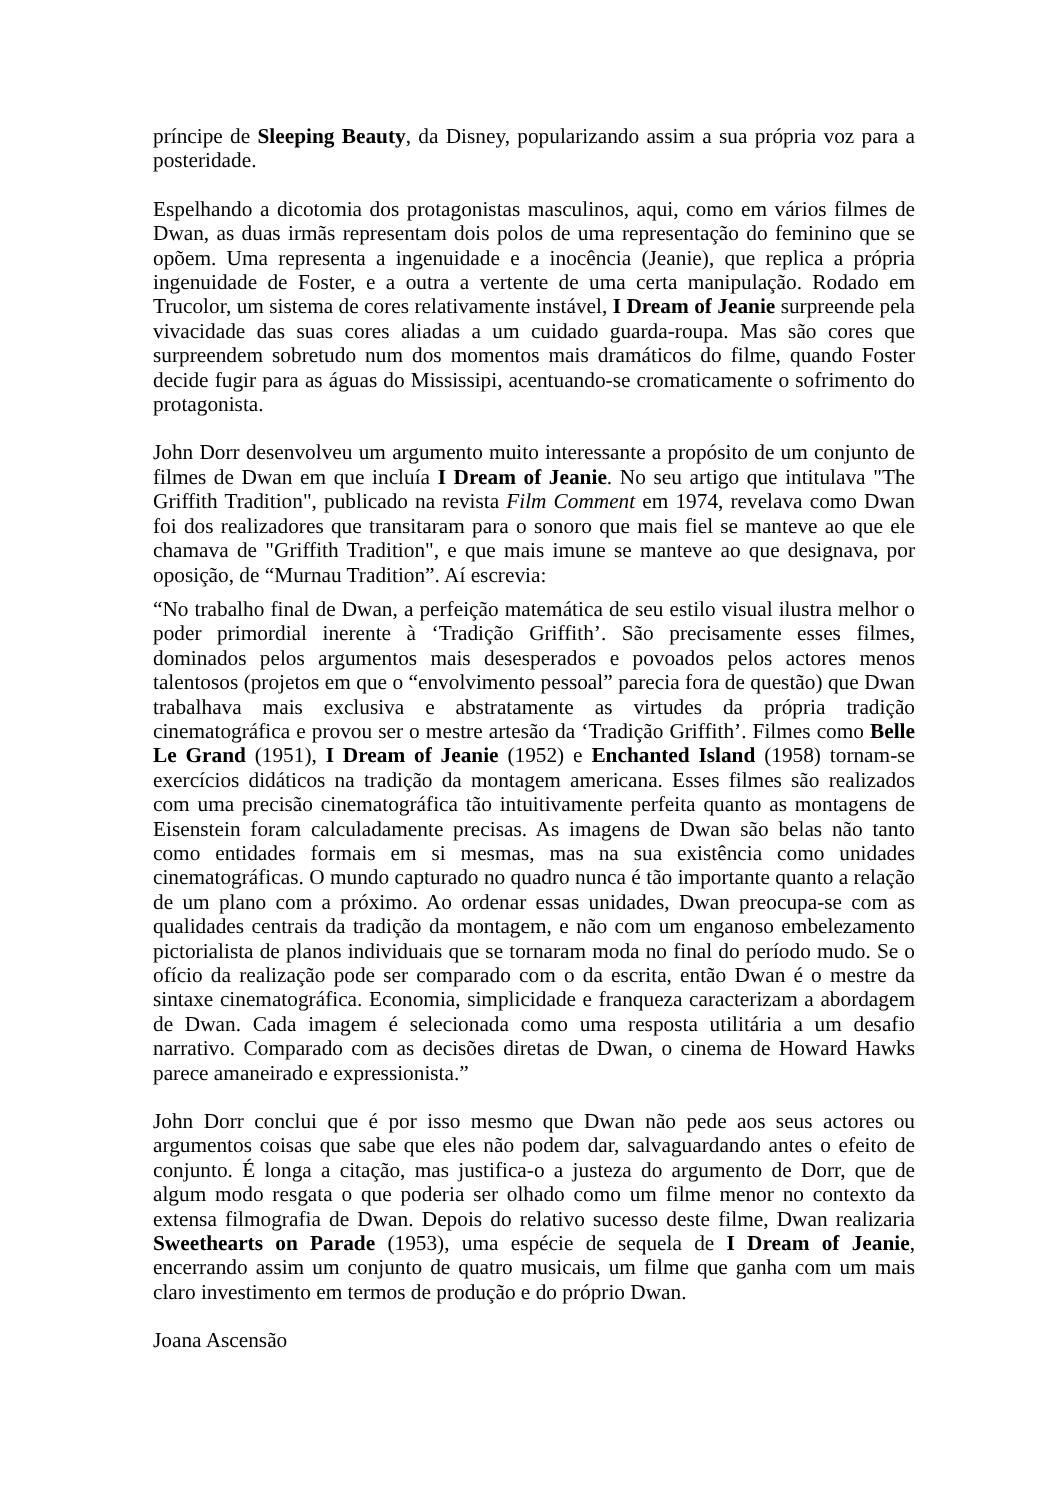príncipe de Sleeping Beauty, da Disney, popularizando assim a sua própria voz para a posteridade.
Espelhando a dicotomia dos protagonistas masculinos, aqui, como em vários filmes de Dwan, as duas irmãs representam dois polos de uma representação do feminino que se opõem. Uma representa a ingenuidade e a inocência (Jeanie), que replica a própria ingenuidade de Foster, e a outra a vertente de uma certa manipulação. Rodado em Trucolor, um sistema de cores relativamente instável, I Dream of Jeanie surpreende pela vivacidade das suas cores aliadas a um cuidado guarda-roupa. Mas são cores que surpreendem sobretudo num dos momentos mais dramáticos do filme, quando Foster decide fugir para as águas do Mississipi, acentuando-se cromaticamente o sofrimento do protagonista.
John Dorr desenvolveu um argumento muito interessante a propósito de um conjunto de filmes de Dwan em que incluía I Dream of Jeanie. No seu artigo que intitulava "The Griffith Tradition", publicado na revista Film Comment em 1974, revelava como Dwan foi dos realizadores que transitaram para o sonoro que mais fiel se manteve ao que ele chamava de "Griffith Tradition", e que mais imune se manteve ao que designava, por oposição, de “Murnau Tradition”. Aí escrevia:
“No trabalho final de Dwan, a perfeição matemática de seu estilo visual ilustra melhor o poder primordial inerente à ‘Tradição Griffith’. São precisamente esses filmes, dominados pelos argumentos mais desesperados e povoados pelos actores menos talentosos (projetos em que o “envolvimento pessoal” parecia fora de questão) que Dwan trabalhava mais exclusiva e abstratamente as virtudes da própria tradição cinematográfica e provou ser o mestre artesão da ‘Tradição Griffith’. Filmes como Belle Le Grand (1951), I Dream of Jeanie (1952) e Enchanted Island (1958) tornam-se exercícios didáticos na tradição da montagem americana. Esses filmes são realizados com uma precisão cinematográfica tão intuitivamente perfeita quanto as montagens de Eisenstein foram calculadamente precisas. As imagens de Dwan são belas não tanto como entidades formais em si mesmas, mas na sua existência como unidades cinematográficas. O mundo capturado no quadro nunca é tão importante quanto a relação de um plano com a próximo. Ao ordenar essas unidades, Dwan preocupa-se com as qualidades centrais da tradição da montagem, e não com um enganoso embelezamento pictorialista de planos individuais que se tornaram moda no final do período mudo. Se o ofício da realização pode ser comparado com o da escrita, então Dwan é o mestre da sintaxe cinematográfica. Economia, simplicidade e franqueza caracterizam a abordagem de Dwan. Cada imagem é selecionada como uma resposta utilitária a um desafio narrativo. Comparado com as decisões diretas de Dwan, o cinema de Howard Hawks parece amaneirado e expressionista.”
John Dorr conclui que é por isso mesmo que Dwan não pede aos seus actores ou argumentos coisas que sabe que eles não podem dar, salvaguardando antes o efeito de conjunto. É longa a citação, mas justifica-o a justeza do argumento de Dorr, que de algum modo resgata o que poderia ser olhado como um filme menor no contexto da extensa filmografia de Dwan. Depois do relativo sucesso deste filme, Dwan realizaria Sweethearts on Parade (1953), uma espécie de sequela de I Dream of Jeanie, encerrando assim um conjunto de quatro musicais, um filme que ganha com um mais claro investimento em termos de produção e do próprio Dwan.
Joana Ascensão